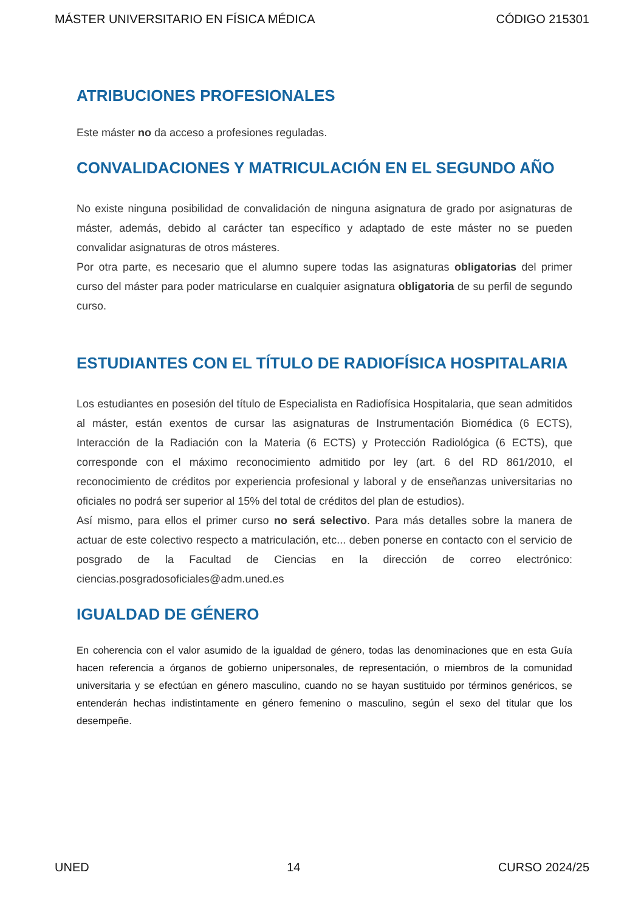MÁSTER UNIVERSITARIO EN FÍSICA MÉDICA CÓDIGO 215301
ATRIBUCIONES PROFESIONALES
Este máster no da acceso a profesiones reguladas.
CONVALIDACIONES Y MATRICULACIÓN EN EL SEGUNDO AÑO
No existe ninguna posibilidad de convalidación de ninguna asignatura de grado por asignaturas de máster, además, debido al carácter tan específico y adaptado de este máster no se pueden convalidar asignaturas de otros másteres.
Por otra parte, es necesario que el alumno supere todas las asignaturas obligatorias del primer curso del máster para poder matricularse en cualquier asignatura obligatoria de su perfil de segundo curso.
ESTUDIANTES CON EL TÍTULO DE RADIOFÍSICA HOSPITALARIA
Los estudiantes en posesión del título de Especialista en Radiofísica Hospitalaria, que sean admitidos al máster, están exentos de cursar las asignaturas de Instrumentación Biomédica (6 ECTS), Interacción de la Radiación con la Materia (6 ECTS) y Protección Radiológica (6 ECTS), que corresponde con el máximo reconocimiento admitido por ley (art. 6 del RD 861/2010, el reconocimiento de créditos por experiencia profesional y laboral y de enseñanzas universitarias no oficiales no podrá ser superior al 15% del total de créditos del plan de estudios).
Así mismo, para ellos el primer curso no será selectivo. Para más detalles sobre la manera de actuar de este colectivo respecto a matriculación, etc... deben ponerse en contacto con el servicio de posgrado de la Facultad de Ciencias en la dirección de correo electrónico: ciencias.posgradosoficiales@adm.uned.es
IGUALDAD DE GÉNERO
En coherencia con el valor asumido de la igualdad de género, todas las denominaciones que en esta Guía hacen referencia a órganos de gobierno unipersonales, de representación, o miembros de la comunidad universitaria y se efectúan en género masculino, cuando no se hayan sustituido por términos genéricos, se entenderán hechas indistintamente en género femenino o masculino, según el sexo del titular que los desempeñe.
UNED 14 CURSO 2024/25